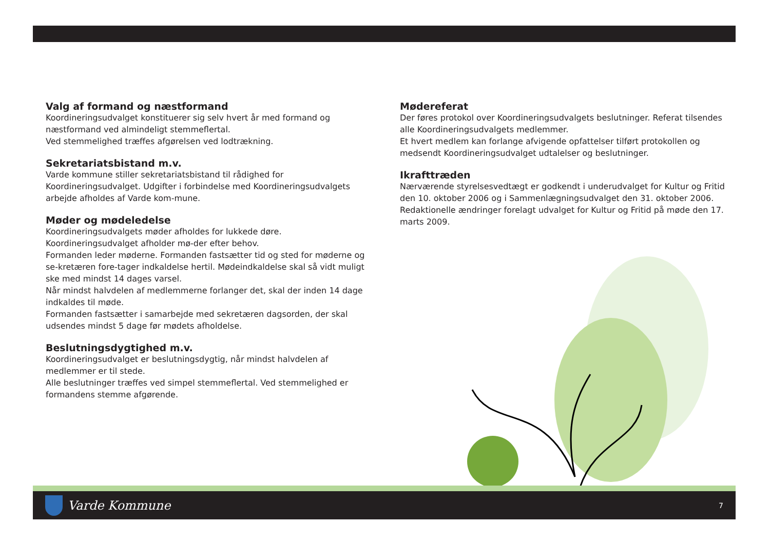Valg af formand og næstformand
Koordineringsudvalget konstituerer sig selv hvert år med formand og næstformand ved almindeligt stemmeflertal.
Ved stemmelighed træffes afgørelsen ved lodtrækning.
Sekretariatsbistand m.v.
Varde kommune stiller sekretariatsbistand til rådighed for Koordineringsudvalget. Udgifter i forbindelse med Koordineringsudvalgets arbejde afholdes af Varde kom-mune.
Møder og mødeledelse
Koordineringsudvalgets møder afholdes for lukkede døre. Koordineringsudvalget afholder mø-der efter behov.
Formanden leder møderne. Formanden fastsætter tid og sted for møderne og se-kretæren fore-tager indkaldelse hertil. Mødeindkaldelse skal så vidt muligt ske med mindst 14 dages varsel.
Når mindst halvdelen af medlemmerne forlanger det, skal der inden 14 dage indkaldes til møde.
Formanden fastsætter i samarbejde med sekretæren dagsorden, der skal udsendes mindst 5 dage før mødets afholdelse.
Beslutningsdygtighed m.v.
Koordineringsudvalget er beslutningsdygtig, når mindst halvdelen af medlemmer er til stede.
Alle beslutninger træffes ved simpel stemmeflertal. Ved stemmelighed er formandens stemme afgørende.
Mødereferat
Der føres protokol over Koordineringsudvalgets beslutninger. Referat tilsendes alle Koordineringsudvalgets medlemmer.
Et hvert medlem kan forlange afvigende opfattelser tilført protokollen og medsendt Koordineringsudvalget udtalelser og beslutninger.
Ikrafttræden
Nærværende styrelsesvedtægt er godkendt i underudvalget for Kultur og Fritid den 10. oktober 2006 og i Sammenlægningsudvalget den 31. oktober 2006.
Redaktionelle ændringer forelagt udvalget for Kultur og Fritid på møde den 17. marts 2009.
Varde Kommune
7